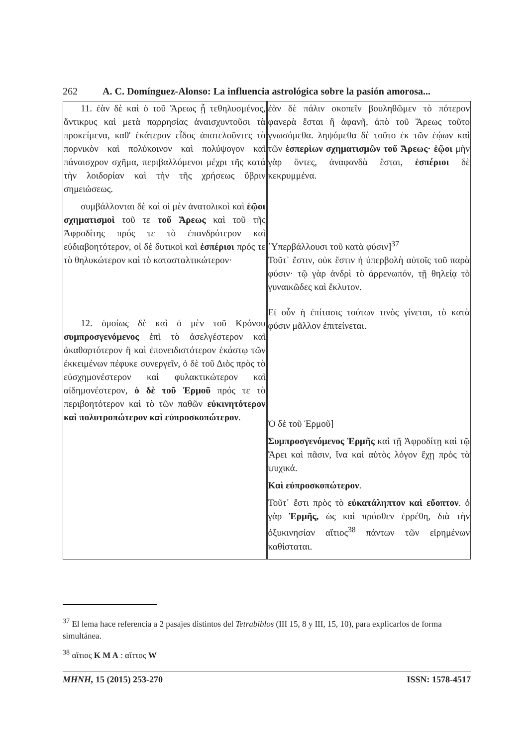262 A. C. Domínguez-Alonso: La influencia astrológica sobre la pasión amorosa...
| 11. ἐὰν δὲ καὶ ὁ τοῦ Ἄρεως ᾖ τεθηλυσμένος, ἄντικρυς καὶ μετὰ παρρησίας ἀναισχυντοῦσι τὰ προκείμενα, καθ' ἑκάτερον εἶδος ἀποτελοῦντες τὸ πορνικὸν καὶ πολύκοινον καὶ πολύψογον καὶ πάναισχρον σχῆμα, περιβαλλόμενοι μέχρι τῆς κατά τὴν λοιδορίαν καὶ τὴν τῆς χρήσεως ὕβριν σημειώσεως. συμβάλλονται δὲ καὶ οἱ μὲν ἀνατολικοὶ καὶ ἑῷοι σχηματισμοὶ τοῦ τε τοῦ Ἄρεως καὶ τοῦ τῆς Ἀφροδίτης πρός τε τὸ ἐπανδρότερον καὶ εὐδιαβοητότερον, οἱ δὲ δυτικοὶ καὶ ἑσπέριοι πρός τε τὸ θηλυκώτερον καὶ τὸ κατασταλτικώτερον· 12. ὁμοίως δὲ καὶ ὁ μὲν τοῦ Κρόνου συμπροσγενόμενος ἐπὶ τὸ ἀσελγέστερον καὶ ἀκαθαρτότερον ἢ καὶ ἐπονειδιστότερον ἑκάστῳ τῶν ἐκκειμένων πέφυκε συνεργεῖν, ὁ δὲ τοῦ Διὸς πρὸς τὸ εὐσχημονέστερον καὶ φυλακτικώτερον καὶ αἰδημονέστερον, ὁ δὲ τοῦ Ἑρμοῦ πρός τε τὸ περιβοητότερον καὶ τὸ τῶν παθῶν εὐκινητότερον καὶ πολυτροπώτερον καὶ εὐπροσκοπώτερον . | ἐὰν δὲ πάλιν σκοπεῖν βουληθῶμεν τὸ πότερον φανερὰ ἔσται ἢ ἀφανῆ, ἀπὸ τοῦ Ἄρεως τοῦτο γνωσόμεθα. ληψόμεθα δὲ τοῦτο ἐκ τῶν ἑῴων καὶ τῶν ἑσπερὶων σχηματισμῶν τοῦ Ἄρεως· ἑῷοι μὴν γὰρ ὄντες, ἀναφανδὰ ἔσται, ἑσπέριοι δὲ κεκρυμμένα. ῾Υπερβάλλουσι τοῦ κατὰ φύσιν]<sup>37</sup> Τοῦτ᾽ ἔστιν, οὐκ ἔστιν ἡ ὑπερβολὴ αὐτοῖς τοῦ παρὰ φύσιν· τῷ γὰρ ἀνδρὶ τὸ ἀρρενωπόν, τῇ θηλείᾳ τὸ γυναικῶδες καὶ ἔκλυτον. Εἰ οὖν ἡ ἐπίτασις τούτων τινὸς γίνεται, τὸ κατὰ φύσιν μᾶλλον ἐπιτείνεται. Ὁ δὲ τοῦ Ἑρμοῦ] Συμπροσγενόμενος Ἑρμῆς καὶ τῇ Ἀφροδίτῃ καὶ τῷ Ἄρει καὶ πᾶσιν, ἵνα καὶ αὐτὸς λόγον ἔχῃ πρὸς τὰ ψυχικά. Καὶ εὐπροσκοπώτερον . Τοῦτ᾽ ἔστι πρὸς τὸ εὐκατάληπτον καὶ εὔοπτον . ὁ γὰρ Ἑρμῆς, ὡς καὶ πρόσθεν ἐρρέθη, διὰ τὴν ὀξυκινησίαν αἴτιος<sup>38</sup> πάντων τῶν εἰρημένων καθίσταται. |
<sup>37</sup> El lema hace referencia a 2 pasajes distintos del Tetrabiblos (III 15, 8 y III, 15, 10), para explicarlos de forma simultánea.
<sup>38</sup> αἴτιος K M A : αἴττος W
MHNH, 15 (2015) 253-270 ISSN: 1578-4517